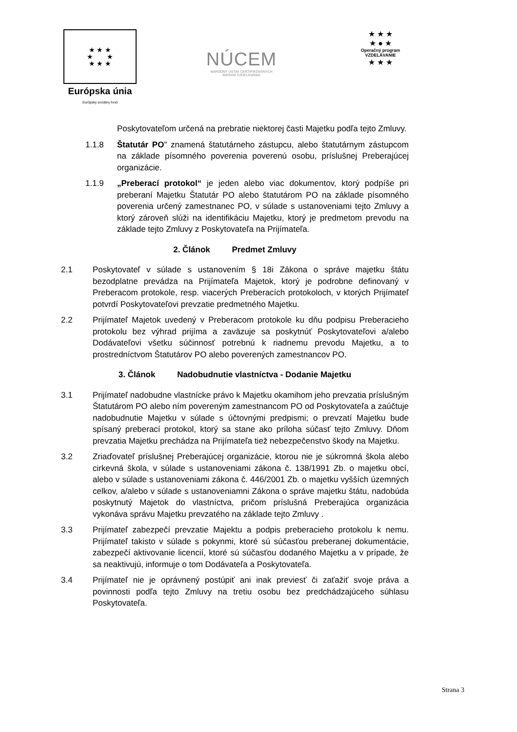★ ★ ★
★ ★
★ ★ ★
Európska únia
Európsky sociálny fond
NÚCEM
NÁRODNÝ ÚSTAV CERTIFIKOVANÝCH
MERANÍ VZDELÁVANIA
★ ★ ★
★ ● ★
Operačný program
VZDELÁVANIE
★ ★ ★
Poskytovateľom určená na prebratie niektorej časti Majetku podľa tejto Zmluvy.
1.1.8 Štatutár PO" znamená štatutárneho zástupcu, alebo štatutárnym zástupcom na základe písomného poverenia poverenú osobu, príslušnej Preberajúcej organizácie.
1.1.9 „Preberací protokol“ je jeden alebo viac dokumentov, ktorý podpíše pri preberaní Majetku Štatutár PO alebo štatutárom PO na základe písomného poverenia určený zamestnanec PO, v súlade s ustanoveniami tejto Zmluvy a ktorý zároveň slúži na identifikáciu Majetku, ktorý je predmetom prevodu na základe tejto Zmluvy z Poskytovateľa na Prijímateľa.
2. Článok Predmet Zmluvy
2.1 Poskytovateľ v súlade s ustanovením § 18i Zákona o správe majetku štátu bezodplatne prevádza na Prijímateľa Majetok, ktorý je podrobne definovaný v Preberacom protokole, resp. viacerých Preberacích protokoloch, v ktorých Prijímateľ potvrdí Poskytovateľovi prevzatie predmetného Majetku.
2.2 Prijímateľ Majetok uvedený v Preberacom protokole ku dňu podpisu Preberacieho protokolu bez výhrad prijíma a zaväzuje sa poskytnúť Poskytovateľovi a/alebo Dodávateľovi všetku súčinnosť potrebnú k riadnemu prevodu Majetku, a to prostredníctvom Štatutárov PO alebo poverených zamestnancov PO.
3. Článok Nadobudnutie vlastníctva - Dodanie Majetku
3.1 Prijímateľ nadobudne vlastnícke právo k Majetku okamihom jeho prevzatia príslušným Štatutárom PO alebo ním povereným zamestnancom PO od Poskytovateľa a zaúčtuje nadobudnutie Majetku v súlade s účtovnými predpismi; o prevzatí Majetku bude spísaný preberací protokol, ktorý sa stane ako príloha súčasť tejto Zmluvy. Dňom prevzatia Majetku prechádza na Prijímateľa tiež nebezpečenstvo škody na Majetku.
3.2 Zriaďovateľ príslušnej Preberajúcej organizácie, ktorou nie je súkromná škola alebo cirkevná škola, v súlade s ustanoveniami zákona č. 138/1991 Zb. o majetku obcí, alebo v súlade s ustanoveniami zákona č. 446/2001 Zb. o majetku vyšších územných celkov, a/alebo v súlade s ustanoveniamni Zákona o správe majetku štátu, nadobúda poskytnutý Majetok do vlastníctva, pričom príslušná Preberajúca organizácia vykonáva správu Majetku prevzatého na základe tejto Zmluvy .
3.3 Prijímateľ zabezpečí prevzatie Majektu a podpis preberacieho protokolu k nemu. Prijímateľ takisto v súlade s pokynmi, ktoré sú súčasťou preberanej dokumentácie, zabezpečí aktivovanie licencií, ktoré sú súčasťou dodaného Majetku a v prípade, že sa neaktivujú, informuje o tom Dodávateľa a Poskytovateľa.
3.4 Prijímateľ nie je oprávnený postúpiť ani inak previesť či zaťažiť svoje práva a povinnosti podľa tejto Zmluvy na tretiu osobu bez predchádzajúceho súhlasu Poskytovateľa.
Strana 3